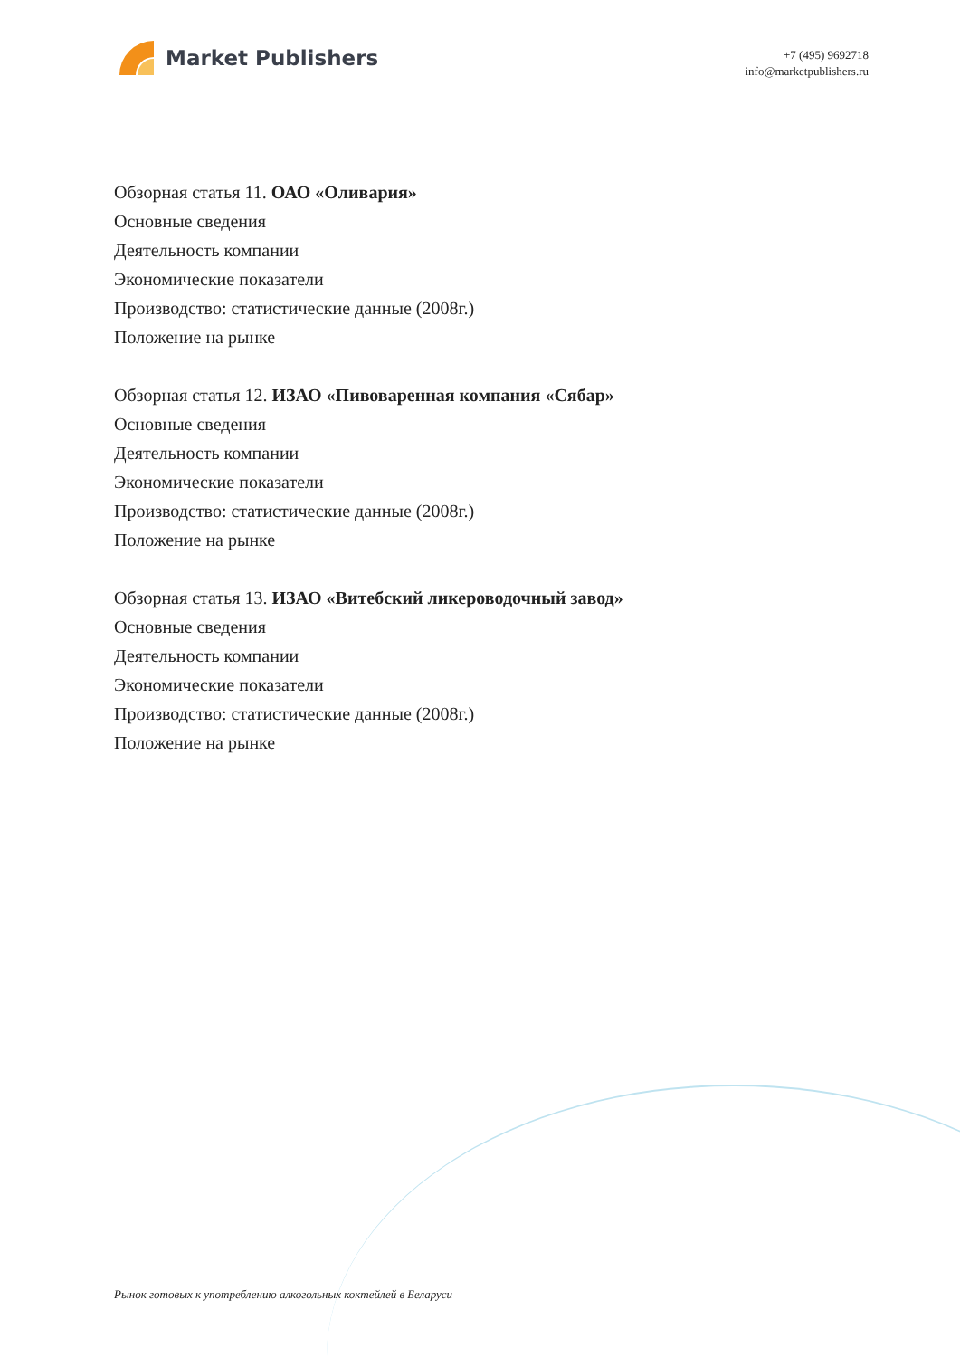Market Publishers
+7 (495) 9692718
info@marketpublishers.ru
Обзорная статья 11. ОАО «Оливария»
Основные сведения
Деятельность компании
Экономические показатели
Производство: статистические данные (2008г.)
Положение на рынке
Обзорная статья 12. ИЗАО «Пивоваренная компания «Сябар»
Основные сведения
Деятельность компании
Экономические показатели
Производство: статистические данные (2008г.)
Положение на рынке
Обзорная статья 13. ИЗАО «Витебский ликероводочный завод»
Основные сведения
Деятельность компании
Экономические показатели
Производство: статистические данные (2008г.)
Положение на рынке
Рынок готовых к употреблению алкогольных коктейлей в Беларуси